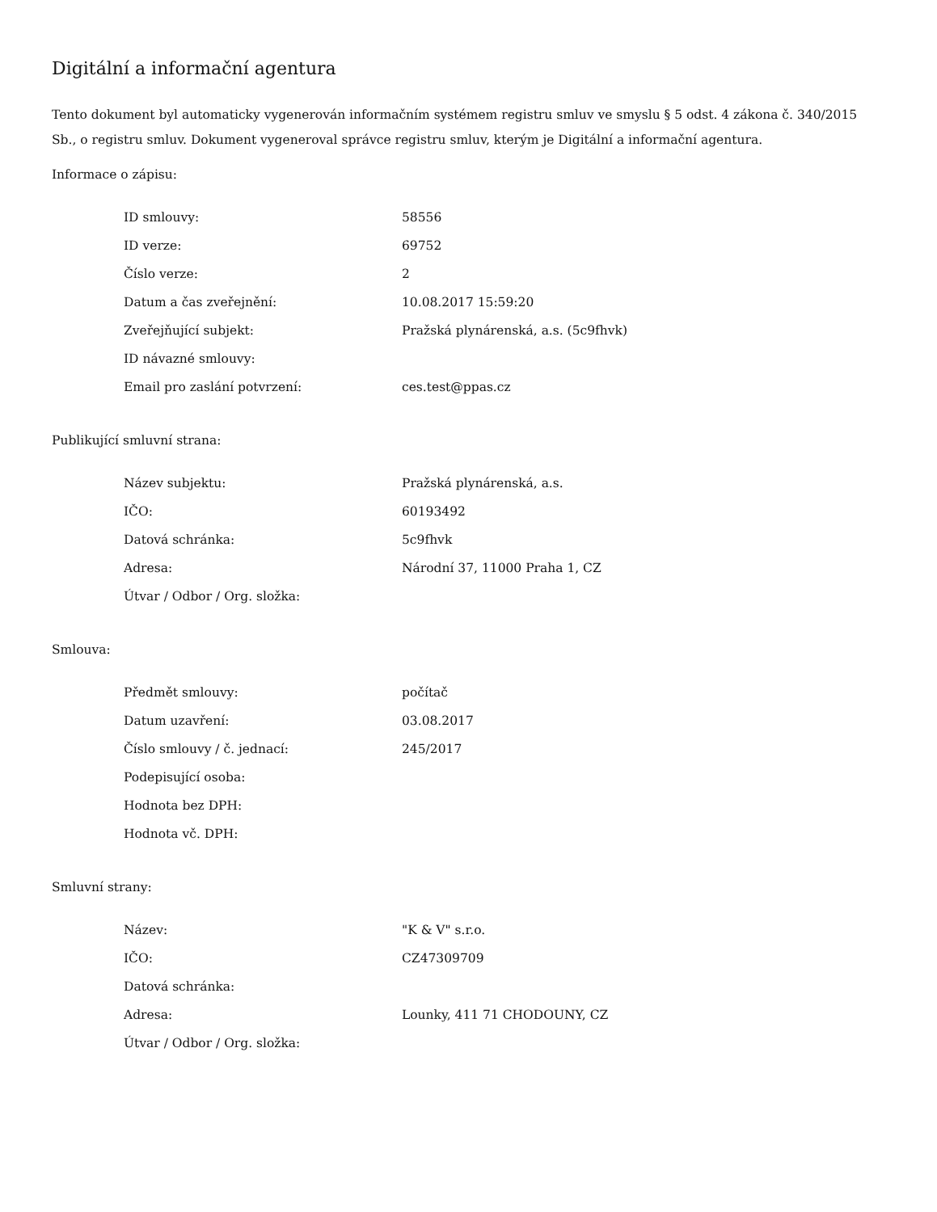Digitální a informační agentura
Tento dokument byl automaticky vygenerován informačním systémem registru smluv ve smyslu § 5 odst. 4 zákona č. 340/2015 Sb., o registru smluv. Dokument vygeneroval správce registru smluv, kterým je Digitální a informační agentura.
Informace o zápisu:
| ID smlouvy: | 58556 |
| ID verze: | 69752 |
| Číslo verze: | 2 |
| Datum a čas zveřejnění: | 10.08.2017 15:59:20 |
| Zveřejňující subjekt: | Pražská plynárenská, a.s. (5c9fhvk) |
| ID návazné smlouvy: | |
| Email pro zaslání potvrzení: | ces.test@ppas.cz |
Publikující smluvní strana:
| Název subjektu: | Pražská plynárenská, a.s. |
| IČO: | 60193492 |
| Datová schránka: | 5c9fhvk |
| Adresa: | Národní 37, 11000 Praha 1, CZ |
| Útvar / Odbor / Org. složka: | |
Smlouva:
| Předmět smlouvy: | počítač |
| Datum uzavření: | 03.08.2017 |
| Číslo smlouvy / č. jednací: | 245/2017 |
| Podepisující osoba: | |
| Hodnota bez DPH: | |
| Hodnota vč. DPH: | |
Smluvní strany:
| Název: | "K & V" s.r.o. |
| IČO: | CZ47309709 |
| Datová schránka: | |
| Adresa: | Lounky, 411 71 CHODOUNY, CZ |
| Útvar / Odbor / Org. složka: | |